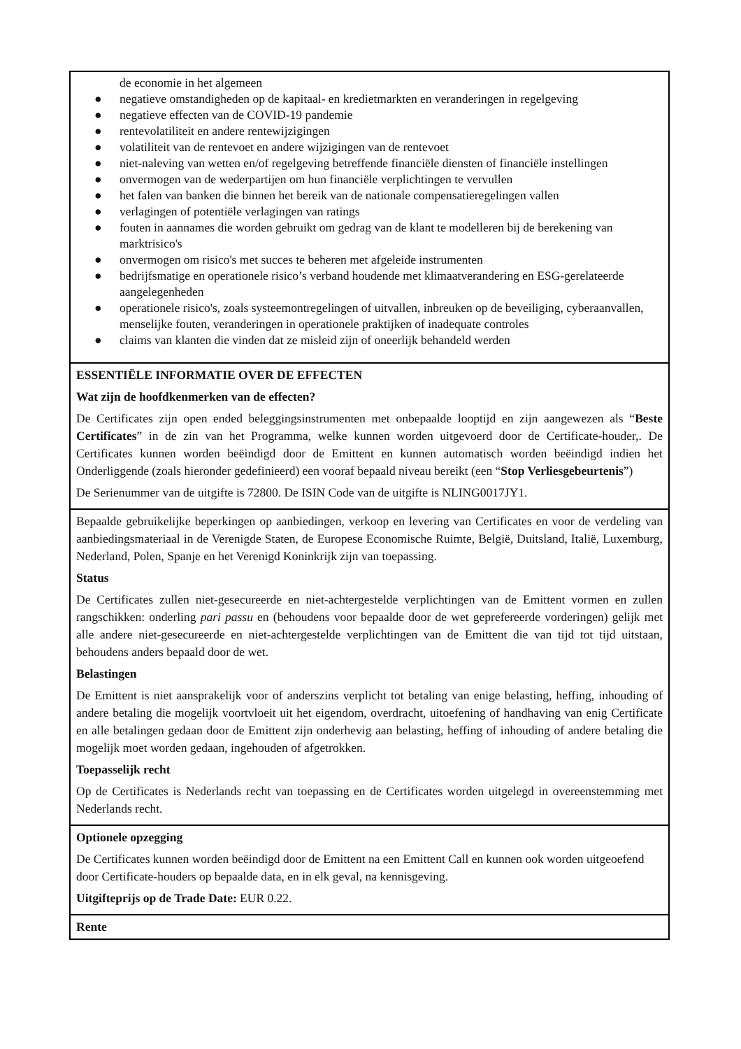de economie in het algemeen
● negatieve omstandigheden op de kapitaal- en kredietmarkten en veranderingen in regelgeving
● negatieve effecten van de COVID-19 pandemie
● rentevolatiliteit en andere rentewijzigingen
● volatiliteit van de rentevoet en andere wijzigingen van de rentevoet
● niet-naleving van wetten en/of regelgeving betreffende financiële diensten of financiële instellingen
● onvermogen van de wederpartijen om hun financiële verplichtingen te vervullen
● het falen van banken die binnen het bereik van de nationale compensatieregelingen vallen
● verlagingen of potentiële verlagingen van ratings
● fouten in aannames die worden gebruikt om gedrag van de klant te modelleren bij de berekening van marktrisico's
● onvermogen om risico's met succes te beheren met afgeleide instrumenten
● bedrijfsmatige en operationele risico’s verband houdende met klimaatverandering en ESG-gerelateerde aangelegenheden
● operationele risico's, zoals systeemontregelingen of uitvallen, inbreuken op de beveiliging, cyberaanvallen, menselijke fouten, veranderingen in operationele praktijken of inadequate controles
● claims van klanten die vinden dat ze misleid zijn of oneerlijk behandeld werden
ESSENTIËLE INFORMATIE OVER DE EFFECTEN
Wat zijn de hoofdkenmerken van de effecten?
De Certificates zijn open ended beleggingsinstrumenten met onbepaalde looptijd en zijn aangewezen als “Beste Certificates” in de zin van het Programma, welke kunnen worden uitgevoerd door de Certificate-houder,. De Certificates kunnen worden beëindigd door de Emittent en kunnen automatisch worden beëindigd indien het Onderliggende (zoals hieronder gedefinieerd) een vooraf bepaald niveau bereikt (een “Stop Verliesgebeurtenis”)
De Serienummer van de uitgifte is 72800. De ISIN Code van de uitgifte is NLING0017JY1.
Bepaalde gebruikelijke beperkingen op aanbiedingen, verkoop en levering van Certificates en voor de verdeling van aanbiedingsmateriaal in de Verenigde Staten, de Europese Economische Ruimte, België, Duitsland, Italië, Luxemburg, Nederland, Polen, Spanje en het Verenigd Koninkrijk zijn van toepassing.
Status
De Certificates zullen niet-gesecureerde en niet-achtergestelde verplichtingen van de Emittent vormen en zullen rangschikken: onderling pari passu en (behoudens voor bepaalde door de wet geprefereerde vorderingen) gelijk met alle andere niet-gesecureerde en niet-achtergestelde verplichtingen van de Emittent die van tijd tot tijd uitstaan, behoudens anders bepaald door de wet.
Belastingen
De Emittent is niet aansprakelijk voor of anderszins verplicht tot betaling van enige belasting, heffing, inhouding of andere betaling die mogelijk voortvloeit uit het eigendom, overdracht, uitoefening of handhaving van enig Certificate en alle betalingen gedaan door de Emittent zijn onderhevig aan belasting, heffing of inhouding of andere betaling die mogelijk moet worden gedaan, ingehouden of afgetrokken.
Toepasselijk recht
Op de Certificates is Nederlands recht van toepassing en de Certificates worden uitgelegd in overeenstemming met Nederlands recht.
Optionele opzegging
De Certificates kunnen worden beëindigd door de Emittent na een Emittent Call en kunnen ook worden uitgeoefend door Certificate-houders op bepaalde data, en in elk geval, na kennisgeving.
Uitgifteprijs op de Trade Date: EUR 0.22.
Rente